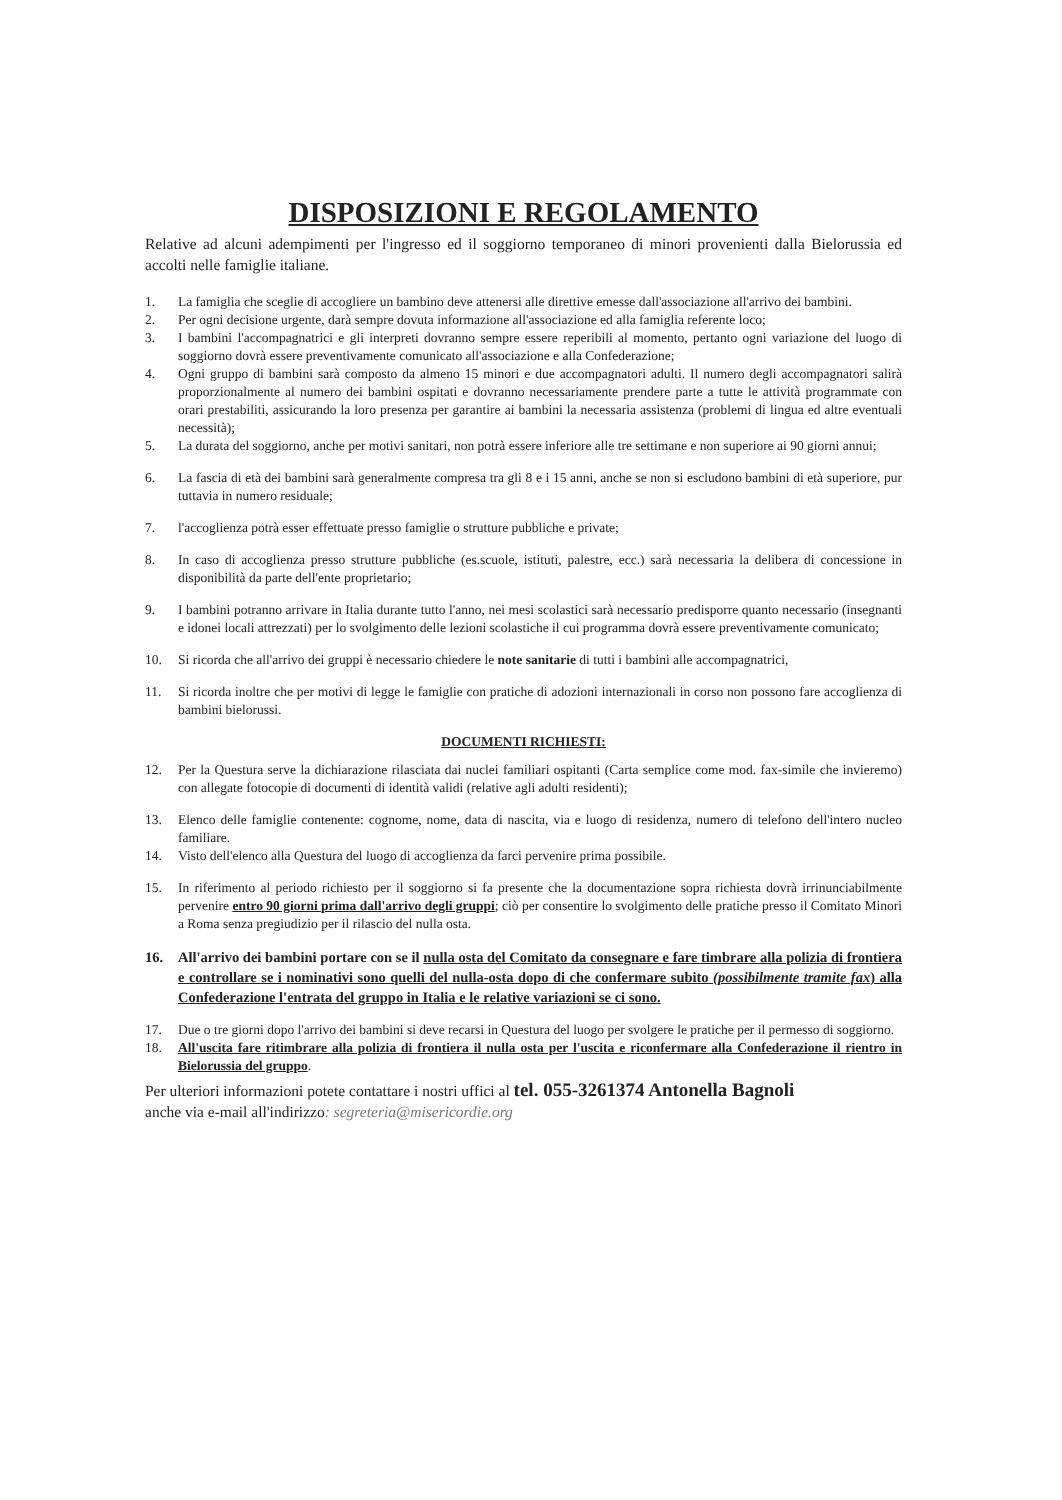DISPOSIZIONI E REGOLAMENTO
Relative ad alcuni adempimenti per l'ingresso ed il soggiorno temporaneo di minori provenienti dalla Bielorussia ed accolti nelle famiglie italiane.
1. La famiglia che sceglie di accogliere un bambino deve attenersi alle direttive emesse dall'associazione all'arrivo dei bambini.
2. Per ogni decisione urgente, darà sempre dovuta informazione all'associazione ed alla famiglia referente loco;
3. I bambini l'accompagnatrici e gli interpreti dovranno sempre essere reperibili al momento, pertanto ogni variazione del luogo di soggiorno dovrà essere preventivamente comunicato all'associazione e alla Confederazione;
4. Ogni gruppo di bambini sarà composto da almeno 15 minori e due accompagnatori adulti. Il numero degli accompagnatori salirà proporzionalmente al numero dei bambini ospitati e dovranno necessariamente prendere parte a tutte le attività programmate con orari prestabiliti, assicurando la loro presenza per garantire ai bambini la necessaria assistenza (problemi di lingua ed altre eventuali necessità);
5. La durata del soggiorno, anche per motivi sanitari, non potrà essere inferiore alle tre settimane e non superiore ai 90 giorni annui;
6. La fascia di età dei bambini sarà generalmente compresa tra gli 8 e i 15 anni, anche se non si escludono bambini di età superiore, pur tuttavia in numero residuale;
7. l'accoglienza potrà esser effettuate presso famiglie o strutture pubbliche e private;
8. In caso di accoglienza presso strutture pubbliche (es.scuole, istituti, palestre, ecc.) sarà necessaria la delibera di concessione in disponibilità da parte dell'ente proprietario;
9. I bambini potranno arrivare in Italia durante tutto l'anno, nei mesi scolastici sarà necessario predisporre quanto necessario (insegnanti e idonei locali attrezzati) per lo svolgimento delle lezioni scolastiche il cui programma dovrà essere preventivamente comunicato;
10. Si ricorda che all'arrivo dei gruppi è necessario chiedere le note sanitarie di tutti i bambini alle accompagnatrici,
11. Si ricorda inoltre che per motivi di legge le famiglie con pratiche di adozioni internazionali in corso non possono fare accoglienza di bambini bielorussi.
DOCUMENTI RICHIESTI:
12. Per la Questura serve la dichiarazione rilasciata dai nuclei familiari ospitanti (Carta semplice come mod. fax-simile che invieremo) con allegate fotocopie di documenti di identità validi (relative agli adulti residenti);
13. Elenco delle famiglie contenente: cognome, nome, data di nascita, via e luogo di residenza, numero di telefono dell'intero nucleo familiare.
14. Visto dell'elenco alla Questura del luogo di accoglienza da farci pervenire prima possibile.
15. In riferimento al periodo richiesto per il soggiorno si fa presente che la documentazione sopra richiesta dovrà irrinunciabilmente pervenire entro 90 giorni prima dall'arrivo degli gruppi; ciò per consentire lo svolgimento delle pratiche presso il Comitato Minori a Roma senza pregiudizio per il rilascio del nulla osta.
16. All'arrivo dei bambini portare con se il nulla osta del Comitato da consegnare e fare timbrare alla polizia di frontiera e controllare se i nominativi sono quelli del nulla-osta dopo di che confermare subito (possibilmente tramite fax) alla Confederazione l'entrata del gruppo in Italia e le relative variazioni se ci sono.
17. Due o tre giorni dopo l'arrivo dei bambini si deve recarsi in Questura del luogo per svolgere le pratiche per il permesso di soggiorno.
18. All'uscita fare ritimbrare alla polizia di frontiera il nulla osta per l'uscita e riconfermare alla Confederazione il rientro in Bielorussia del gruppo.
Per ulteriori informazioni potete contattare i nostri uffici al tel. 055-3261374 Antonella Bagnoli
anche via e-mail all'indirizzo: segreteria@misericordie.org